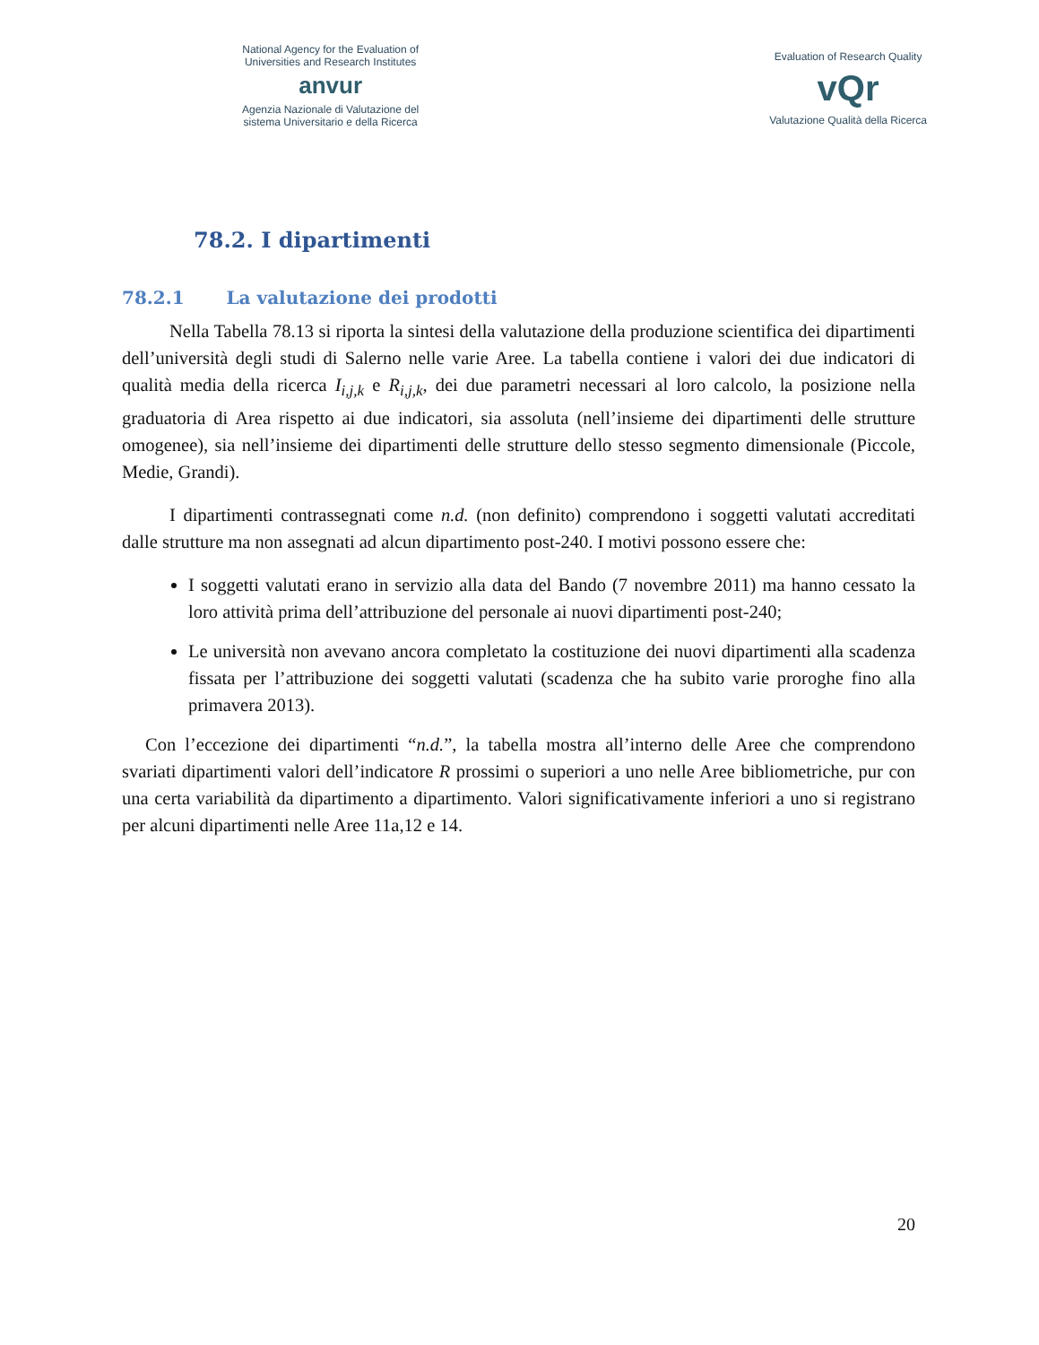National Agency for the Evaluation of
Universities and Research Institutes
anvur
Agenzia Nazionale di Valutazione del
sistema Universitario e della Ricerca
Evaluation of Research Quality
vQr
Valutazione Qualità della Ricerca
78.2. I dipartimenti
78.2.1 La valutazione dei prodotti
Nella Tabella 78.13 si riporta la sintesi della valutazione della produzione scientifica dei dipartimenti dell’università degli studi di Salerno nelle varie Aree. La tabella contiene i valori dei due indicatori di qualità media della ricerca I<sub>i,j,k</sub> e R<sub>i,j,k</sub>, dei due parametri necessari al loro calcolo, la posizione nella graduatoria di Area rispetto ai due indicatori, sia assoluta (nell’insieme dei dipartimenti delle strutture omogenee), sia nell’insieme dei dipartimenti delle strutture dello stesso segmento dimensionale (Piccole, Medie, Grandi).
I dipartimenti contrassegnati come n.d. (non definito) comprendono i soggetti valutati accreditati dalle strutture ma non assegnati ad alcun dipartimento post-240. I motivi possono essere che:
I soggetti valutati erano in servizio alla data del Bando (7 novembre 2011) ma hanno cessato la loro attività prima dell’attribuzione del personale ai nuovi dipartimenti post-240;
Le università non avevano ancora completato la costituzione dei nuovi dipartimenti alla scadenza fissata per l’attribuzione dei soggetti valutati (scadenza che ha subito varie proroghe fino alla primavera 2013).
Con l’eccezione dei dipartimenti “n.d.”, la tabella mostra all’interno delle Aree che comprendono svariati dipartimenti valori dell’indicatore R prossimi o superiori a uno nelle Aree bibliometriche, pur con una certa variabilità da dipartimento a dipartimento. Valori significativamente inferiori a uno si registrano per alcuni dipartimenti nelle Aree 11a,12 e 14.
20